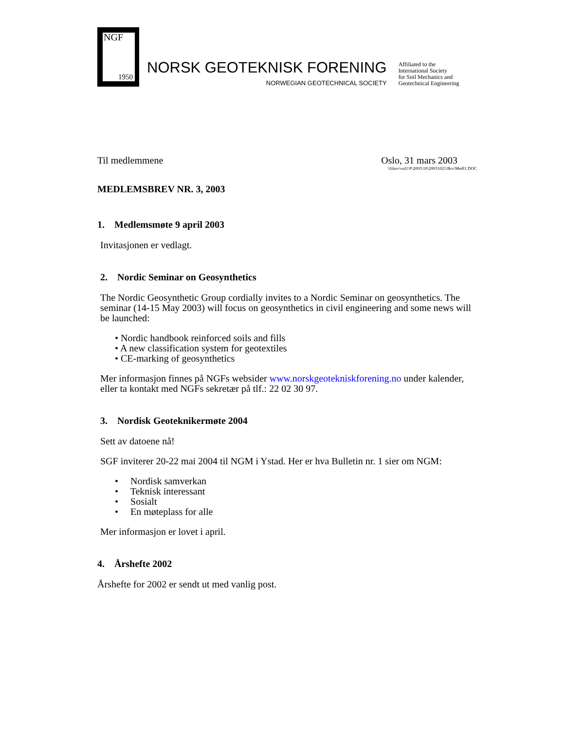NGF
1950
NORSK GEOTEKNISK FORENING
NORWEGIAN GEOTECHNICAL SOCIETY
Affiliated to the
International Society
for Soil Mechanics and
Geotechnical Engineering
Til medlemmene Oslo, 31 mars 2003
\\filsrv\vol1\P\2003\10\20031021\Brv\Medl1.DOC
MEDLEMSBREV NR. 3, 2003
1. Medlemsmøte 9 april 2003
Invitasjonen er vedlagt.
2. Nordic Seminar on Geosynthetics
The Nordic Geosynthetic Group cordially invites to a Nordic Seminar on geosynthetics. The seminar (14-15 May 2003) will focus on geosynthetics in civil engineering and some news will be launched:
• Nordic handbook reinforced soils and fills
• A new classification system for geotextiles
• CE-marking of geosynthetics
Mer informasjon finnes på NGFs websider www.norskgeotekniskforening.no under kalender, eller ta kontakt med NGFs sekretær på tlf.: 22 02 30 97.
3. Nordisk Geoteknikermøte 2004
Sett av datoene nå!
SGF inviterer 20-22 mai 2004 til NGM i Ystad. Her er hva Bulletin nr. 1 sier om NGM:
• Nordisk samverkan
• Teknisk interessant
• Sosialt
• En møteplass for alle
Mer informasjon er lovet i april.
4. Årshefte 2002
Årshefte for 2002 er sendt ut med vanlig post.